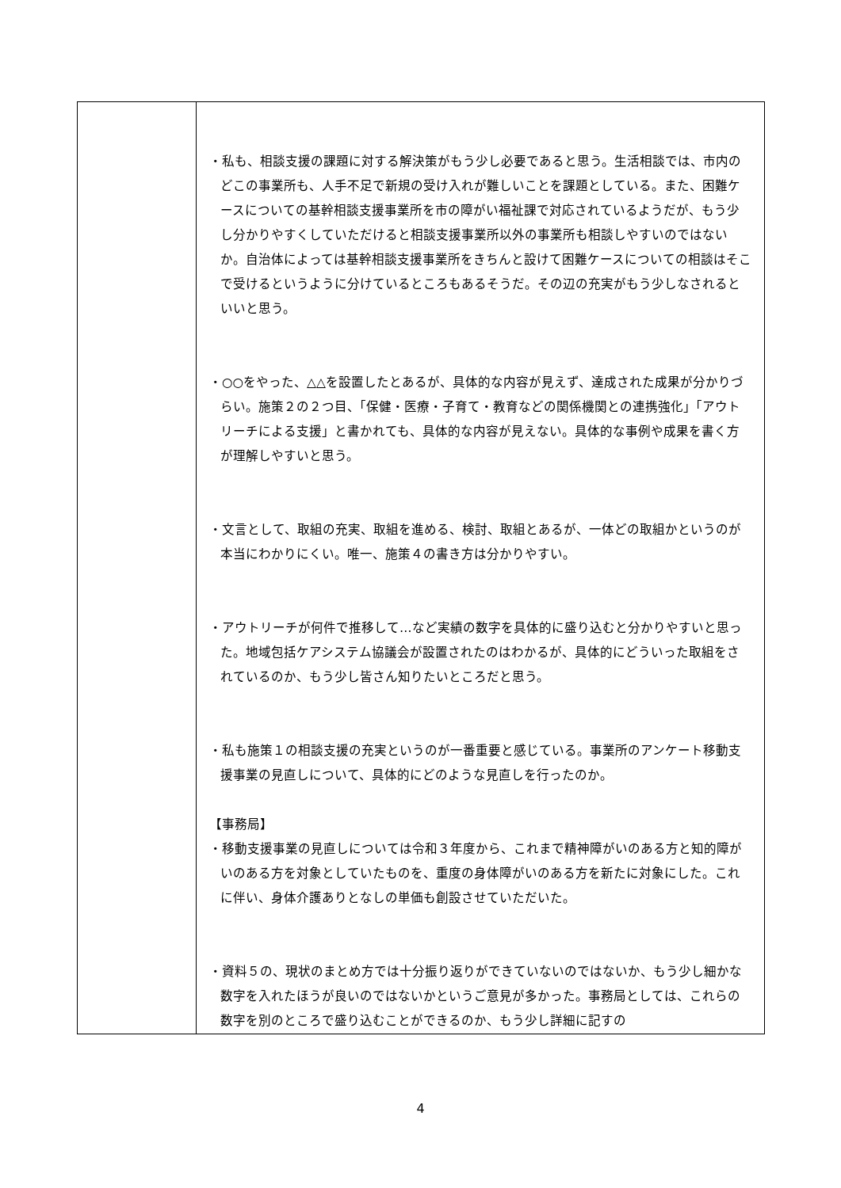| | ・私も、相談支援の課題に対する解決策がもう少し必要であると思う。生活相談では、市内のどこの事業所も、人手不足で新規の受け入れが難しいことを課題としている。また、困難ケースについての基幹相談支援事業所を市の障がい福祉課で対応されているようだが、もう少し分かりやすくしていただけると相談支援事業所以外の事業所も相談しやすいのではないか。自治体によっては基幹相談支援事業所をきちんと設けて困難ケースについての相談はそこで受けるというように分けているところもあるそうだ。その辺の充実がもう少しなされるといいと思う。 ・○○をやった、△△を設置したとあるが、具体的な内容が見えず、達成された成果が分かりづらい。施策２の２つ目、「保健・医療・子育て・教育などの関係機関との連携強化」「アウトリーチによる支援」と書かれても、具体的な内容が見えない。具体的な事例や成果を書く方が理解しやすいと思う。 ・文言として、取組の充実、取組を進める、検討、取組とあるが、一体どの取組かというのが本当にわかりにくい。唯一、施策４の書き方は分かりやすい。 ・アウトリーチが何件で推移して…など実績の数字を具体的に盛り込むと分かりやすいと思った。地域包括ケアシステム協議会が設置されたのはわかるが、具体的にどういった取組をされているのか、もう少し皆さん知りたいところだと思う。 ・私も施策１の相談支援の充実というのが一番重要と感じている。事業所のアンケート移動支援事業の見直しについて、具体的にどのような見直しを行ったのか。 【事務局】 ・移動支援事業の見直しについては令和３年度から、これまで精神障がいのある方と知的障がいのある方を対象としていたものを、重度の身体障がいのある方を新たに対象にした。これに伴い、身体介護ありとなしの単価も創設させていただいた。 ・資料５の、現状のまとめ方では十分振り返りができていないのではないか、もう少し細かな数字を入れたほうが良いのではないかというご意見が多かった。事務局としては、これらの数字を別のところで盛り込むことができるのか、もう少し詳細に記すの |
4